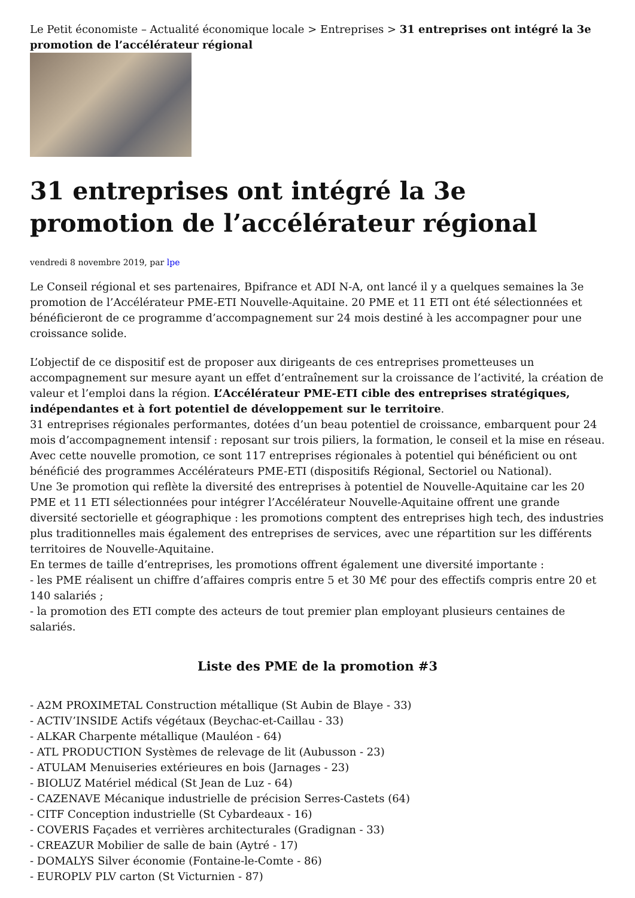Le Petit économiste – Actualité économique locale > Entreprises > 31 entreprises ont intégré la 3e promotion de l’accélérateur régional
31 entreprises ont intégré la 3e promotion de l’accélérateur régional
vendredi 8 novembre 2019, par lpe
Le Conseil régional et ses partenaires, Bpifrance et ADI N-A, ont lancé il y a quelques semaines la 3e promotion de l’Accélérateur PME-ETI Nouvelle-Aquitaine. 20 PME et 11 ETI ont été sélectionnées et bénéficieront de ce programme d’accompagnement sur 24 mois destiné à les accompagner pour une croissance solide.
L’objectif de ce dispositif est de proposer aux dirigeants de ces entreprises prometteuses un accompagnement sur mesure ayant un effet d’entraînement sur la croissance de l’activité, la création de valeur et l’emploi dans la région. L’Accélérateur PME-ETI cible des entreprises stratégiques, indépendantes et à fort potentiel de développement sur le territoire.
31 entreprises régionales performantes, dotées d’un beau potentiel de croissance, embarquent pour 24 mois d’accompagnement intensif : reposant sur trois piliers, la formation, le conseil et la mise en réseau.
Avec cette nouvelle promotion, ce sont 117 entreprises régionales à potentiel qui bénéficient ou ont bénéficié des programmes Accélérateurs PME-ETI (dispositifs Régional, Sectoriel ou National).
Une 3e promotion qui reflète la diversité des entreprises à potentiel de Nouvelle-Aquitaine car les 20 PME et 11 ETI sélectionnées pour intégrer l’Accélérateur Nouvelle-Aquitaine offrent une grande diversité sectorielle et géographique : les promotions comptent des entreprises high tech, des industries plus traditionnelles mais également des entreprises de services, avec une répartition sur les différents territoires de Nouvelle-Aquitaine.
En termes de taille d’entreprises, les promotions offrent également une diversité importante :
- les PME réalisent un chiffre d’affaires compris entre 5 et 30 M€ pour des effectifs compris entre 20 et 140 salariés ;
- la promotion des ETI compte des acteurs de tout premier plan employant plusieurs centaines de salariés.
Liste des PME de la promotion #3
- A2M PROXIMETAL Construction métallique (St Aubin de Blaye - 33)
- ACTIV’INSIDE Actifs végétaux (Beychac-et-Caillau - 33)
- ALKAR Charpente métallique (Mauléon - 64)
- ATL PRODUCTION Systèmes de relevage de lit (Aubusson - 23)
- ATULAM Menuiseries extérieures en bois (Jarnages - 23)
- BIOLUZ Matériel médical (St Jean de Luz - 64)
- CAZENAVE Mécanique industrielle de précision Serres-Castets (64)
- CITF Conception industrielle (St Cybardeaux - 16)
- COVERIS Façades et verrières architecturales (Gradignan - 33)
- CREAZUR Mobilier de salle de bain (Aytré - 17)
- DOMALYS Silver économie (Fontaine-le-Comte - 86)
- EUROPLV PLV carton (St Victurnien - 87)